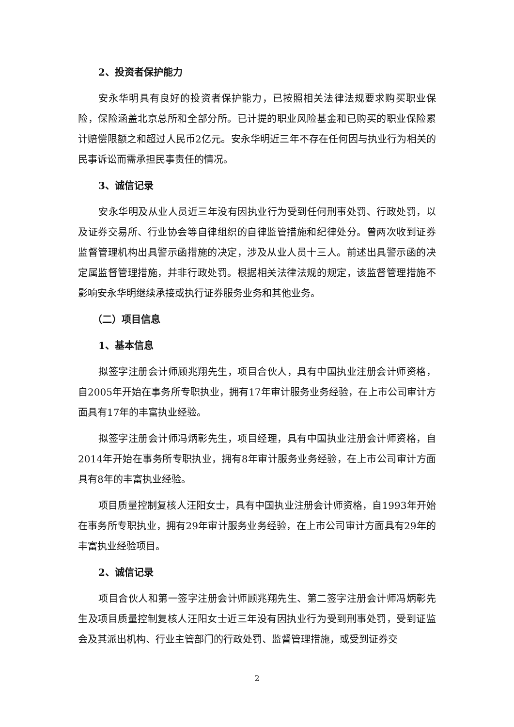2、投资者保护能力
安永华明具有良好的投资者保护能力，已按照相关法律法规要求购买职业保险，保险涵盖北京总所和全部分所。已计提的职业风险基金和已购买的职业保险累计赔偿限额之和超过人民币2亿元。安永华明近三年不存在任何因与执业行为相关的民事诉讼而需承担民事责任的情况。
3、诚信记录
安永华明及从业人员近三年没有因执业行为受到任何刑事处罚、行政处罚，以及证券交易所、行业协会等自律组织的自律监管措施和纪律处分。曾两次收到证券监督管理机构出具警示函措施的决定，涉及从业人员十三人。前述出具警示函的决定属监督管理措施，并非行政处罚。根据相关法律法规的规定，该监督管理措施不影响安永华明继续承接或执行证券服务业务和其他业务。
（二）项目信息
1、基本信息
拟签字注册会计师顾兆翔先生，项目合伙人，具有中国执业注册会计师资格，自2005年开始在事务所专职执业，拥有17年审计服务业务经验，在上市公司审计方面具有17年的丰富执业经验。
拟签字注册会计师冯炳彰先生，项目经理，具有中国执业注册会计师资格，自2014年开始在事务所专职执业，拥有8年审计服务业务经验，在上市公司审计方面具有8年的丰富执业经验。
项目质量控制复核人汪阳女士，具有中国执业注册会计师资格，自1993年开始在事务所专职执业，拥有29年审计服务业务经验，在上市公司审计方面具有29年的丰富执业经验项目。
2、诚信记录
项目合伙人和第一签字注册会计师顾兆翔先生、第二签字注册会计师冯炳彰先生及项目质量控制复核人汪阳女士近三年没有因执业行为受到刑事处罚，受到证监会及其派出机构、行业主管部门的行政处罚、监督管理措施，或受到证券交
2